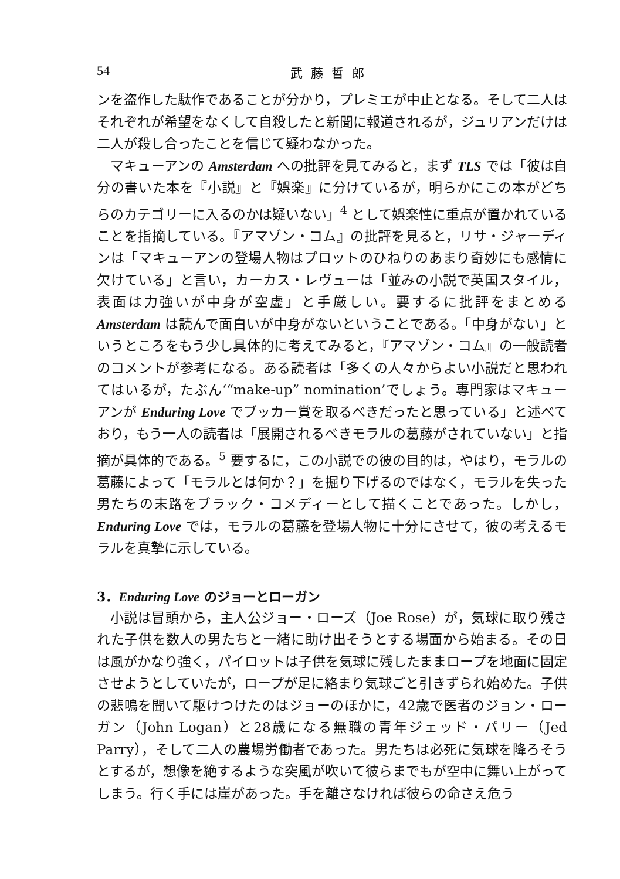54 武藤哲郎
ンを盗作した駄作であることが分かり，プレミエが中止となる。そして二人はそれぞれが希望をなくして自殺したと新聞に報道されるが，ジュリアンだけは二人が殺し合ったことを信じて疑わなかった。
マキューアンの Amsterdam への批評を見てみると，まず TLS では「彼は自分の書いた本を『小説』と『娯楽』に分けているが，明らかにこの本がどちらのカテゴリーに入るのかは疑いない」<sup>4</sup> として娯楽性に重点が置かれていることを指摘している。『アマゾン・コム』の批評を見ると，リサ・ジャーディンは「マキューアンの登場人物はプロットのひねりのあまり奇妙にも感情に欠けている」と言い，カーカス・レヴューは「並みの小説で英国スタイル，表面は力強いが中身が空虚」と手厳しい。要するに批評をまとめる Amsterdam は読んで面白いが中身がないということである。「中身がない」というところをもう少し具体的に考えてみると，『アマゾン・コム』の一般読者のコメントが参考になる。ある読者は「多くの人々からよい小説だと思われてはいるが，たぶん‘“make-up” nomination’でしょう。専門家はマキューアンが Enduring Love でブッカー賞を取るべきだったと思っている」と述べており，もう一人の読者は「展開されるべきモラルの葛藤がされていない」と指摘が具体的である。<sup>5</sup> 要するに，この小説での彼の目的は，やはり，モラルの葛藤によって「モラルとは何か？」を掘り下げるのではなく，モラルを失った男たちの末路をブラック・コメディーとして描くことであった。しかし，Enduring Love では，モラルの葛藤を登場人物に十分にさせて，彼の考えるモラルを真摯に示している。
3．Enduring Love のジョーとローガン
小説は冒頭から，主人公ジョー・ローズ（Joe Rose）が，気球に取り残された子供を数人の男たちと一緒に助け出そうとする場面から始まる。その日は風がかなり強く，パイロットは子供を気球に残したままロープを地面に固定させようとしていたが，ロープが足に絡まり気球ごと引きずられ始めた。子供の悲鳴を聞いて駆けつけたのはジョーのほかに，42歳で医者のジョン・ローガン（John Logan）と28歳になる無職の青年ジェッド・パリー（Jed Parry），そして二人の農場労働者であった。男たちは必死に気球を降ろそうとするが，想像を絶するような突風が吹いて彼らまでもが空中に舞い上がってしまう。行く手には崖があった。手を離さなければ彼らの命さえ危う